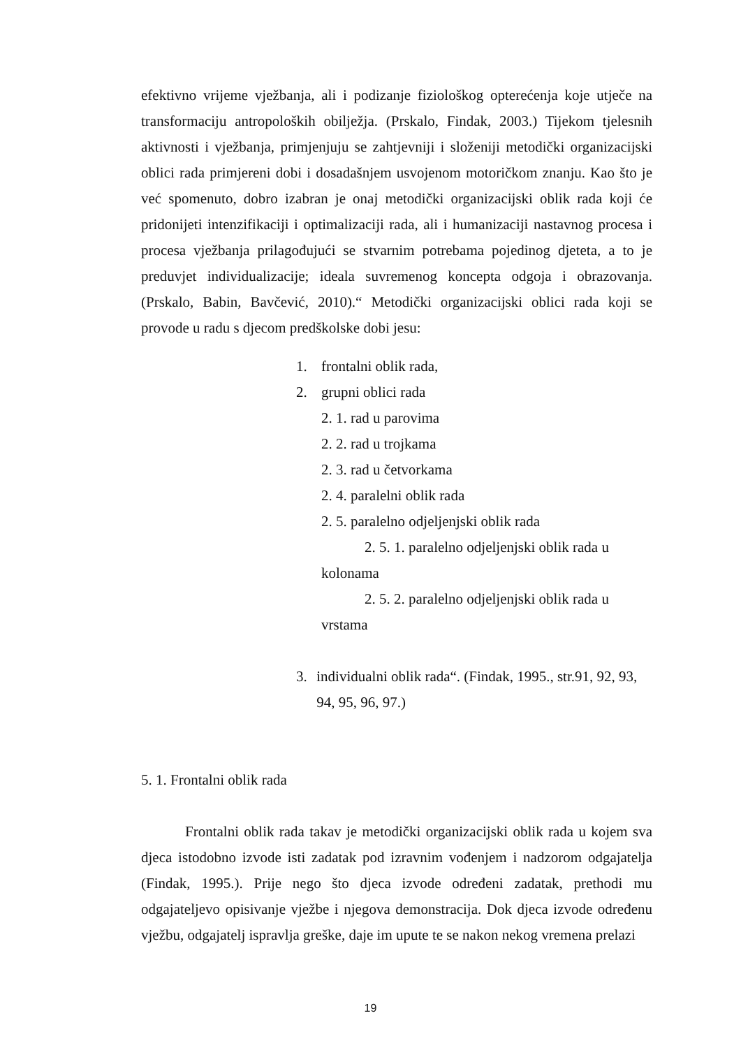efektivno vrijeme vježbanja, ali i podizanje fiziološkog opterećenja koje utječe na transformaciju antropoloških obilježja. (Prskalo, Findak, 2003.) Tijekom tjelesnih aktivnosti i vježbanja, primjenjuju se zahtjevniji i složeniji metodički organizacijski oblici rada primjereni dobi i dosadašnjem usvojenom motoričkom znanju. Kao što je već spomenuto, dobro izabran je onaj metodički organizacijski oblik rada koji će pridonijeti intenzifikaciji i optimalizaciji rada, ali i humanizaciji nastavnog procesa i procesa vježbanja prilagođujući se stvarnim potrebama pojedinog djeteta, a to je preduvjet individualizacije; ideala suvremenog koncepta odgoja i obrazovanja. (Prskalo, Babin, Bavčević, 2010).“ Metodički organizacijski oblici rada koji se provode u radu s djecom predškolske dobi jesu:
1. frontalni oblik rada,
2. grupni oblici rada
2. 1. rad u parovima
2. 2. rad u trojkama
2. 3. rad u četvorkama
2. 4. paralelni oblik rada
2. 5. paralelno odjeljenjski oblik rada
2. 5. 1. paralelno odjeljenjski oblik rada u kolonama
2. 5. 2. paralelno odjeljenjski oblik rada u vrstama
3. individualni oblik rada“. (Findak, 1995., str.91, 92, 93, 94, 95, 96, 97.)
5. 1. Frontalni oblik rada
Frontalni oblik rada takav je metodički organizacijski oblik rada u kojem sva djeca istodobno izvode isti zadatak pod izravnim vođenjem i nadzorom odgajatelja (Findak, 1995.). Prije nego što djeca izvode određeni zadatak, prethodi mu odgajateljevo opisivanje vježbe i njegova demonstracija. Dok djeca izvode određenu vježbu, odgajatelj ispravlja greške, daje im upute te se nakon nekog vremena prelazi
19